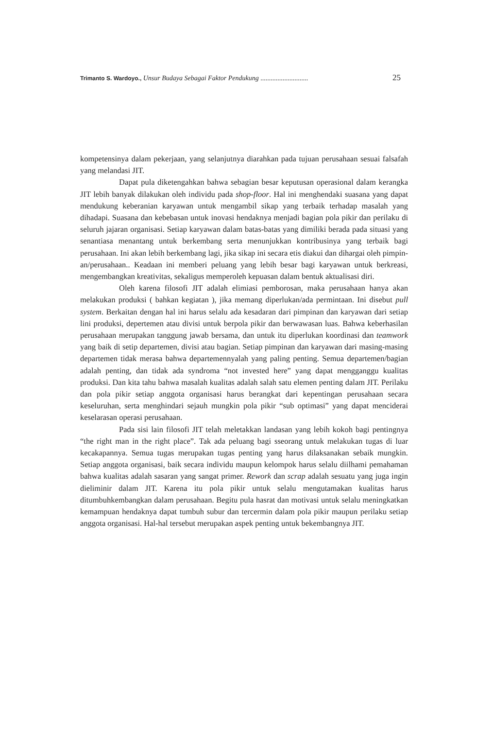Trimanto S. Wardoyo., Unsur Budaya Sebagai Faktor Pendukung ............................ 25
kompetensinya dalam pekerjaan, yang selanjutnya diarahkan pada tujuan perusahaan sesuai falsafah yang melandasi JIT.
Dapat pula diketengahkan bahwa sebagian besar keputusan operasional dalam kerangka JIT lebih banyak dilakukan oleh individu pada shop-floor. Hal ini menghendaki suasana yang dapat mendukung keberanian karyawan untuk mengambil sikap yang terbaik terhadap masalah yang dihadapi. Suasana dan kebebasan untuk inovasi hendaknya menjadi bagian pola pikir dan perilaku di seluruh jajaran organisasi. Setiap karyawan dalam batas-batas yang dimiliki berada pada situasi yang senantiasa menantang untuk berkembang serta menunjukkan kontribusinya yang terbaik bagi perusahaan. Ini akan lebih berkembang lagi, jika sikap ini secara etis diakui dan dihargai oleh pimpin-an/perusahaan.. Keadaan ini memberi peluang yang lebih besar bagi karyawan untuk berkreasi, mengembangkan kreativitas, sekaligus memperoleh kepuasan dalam bentuk aktualisasi diri.
Oleh karena filosofi JIT adalah elimiasi pemborosan, maka perusahaan hanya akan melakukan produksi ( bahkan kegiatan ), jika memang diperlukan/ada permintaan. Ini disebut pull system. Berkaitan dengan hal ini harus selalu ada kesadaran dari pimpinan dan karyawan dari setiap lini produksi, depertemen atau divisi untuk berpola pikir dan berwawasan luas. Bahwa keberhasilan perusahaan merupakan tanggung jawab bersama, dan untuk itu diperlukan koordinasi dan teamwork yang baik di setip departemen, divisi atau bagian. Setiap pimpinan dan karyawan dari masing-masing departemen tidak merasa bahwa departemennyalah yang paling penting. Semua departemen/bagian adalah penting, dan tidak ada syndroma “not invested here” yang dapat mengganggu kualitas produksi. Dan kita tahu bahwa masalah kualitas adalah salah satu elemen penting dalam JIT. Perilaku dan pola pikir setiap anggota organisasi harus berangkat dari kepentingan perusahaan secara keseluruhan, serta menghindari sejauh mungkin pola pikir “sub optimasi” yang dapat menciderai keselarasan operasi perusahaan.
Pada sisi lain filosofi JIT telah meletakkan landasan yang lebih kokoh bagi pentingnya “the right man in the right place”. Tak ada peluang bagi sseorang untuk melakukan tugas di luar kecakapannya. Semua tugas merupakan tugas penting yang harus dilaksanakan sebaik mungkin. Setiap anggota organisasi, baik secara individu maupun kelompok harus selalu diilhami pemahaman bahwa kualitas adalah sasaran yang sangat primer. Rework dan scrap adalah sesuatu yang juga ingin dieliminir dalam JIT. Karena itu pola pikir untuk selalu mengutamakan kualitas harus ditumbuhkembangkan dalam perusahaan. Begitu pula hasrat dan motivasi untuk selalu meningkatkan kemampuan hendaknya dapat tumbuh subur dan tercermin dalam pola pikir maupun perilaku setiap anggota organisasi. Hal-hal tersebut merupakan aspek penting untuk bekembangnya JIT.